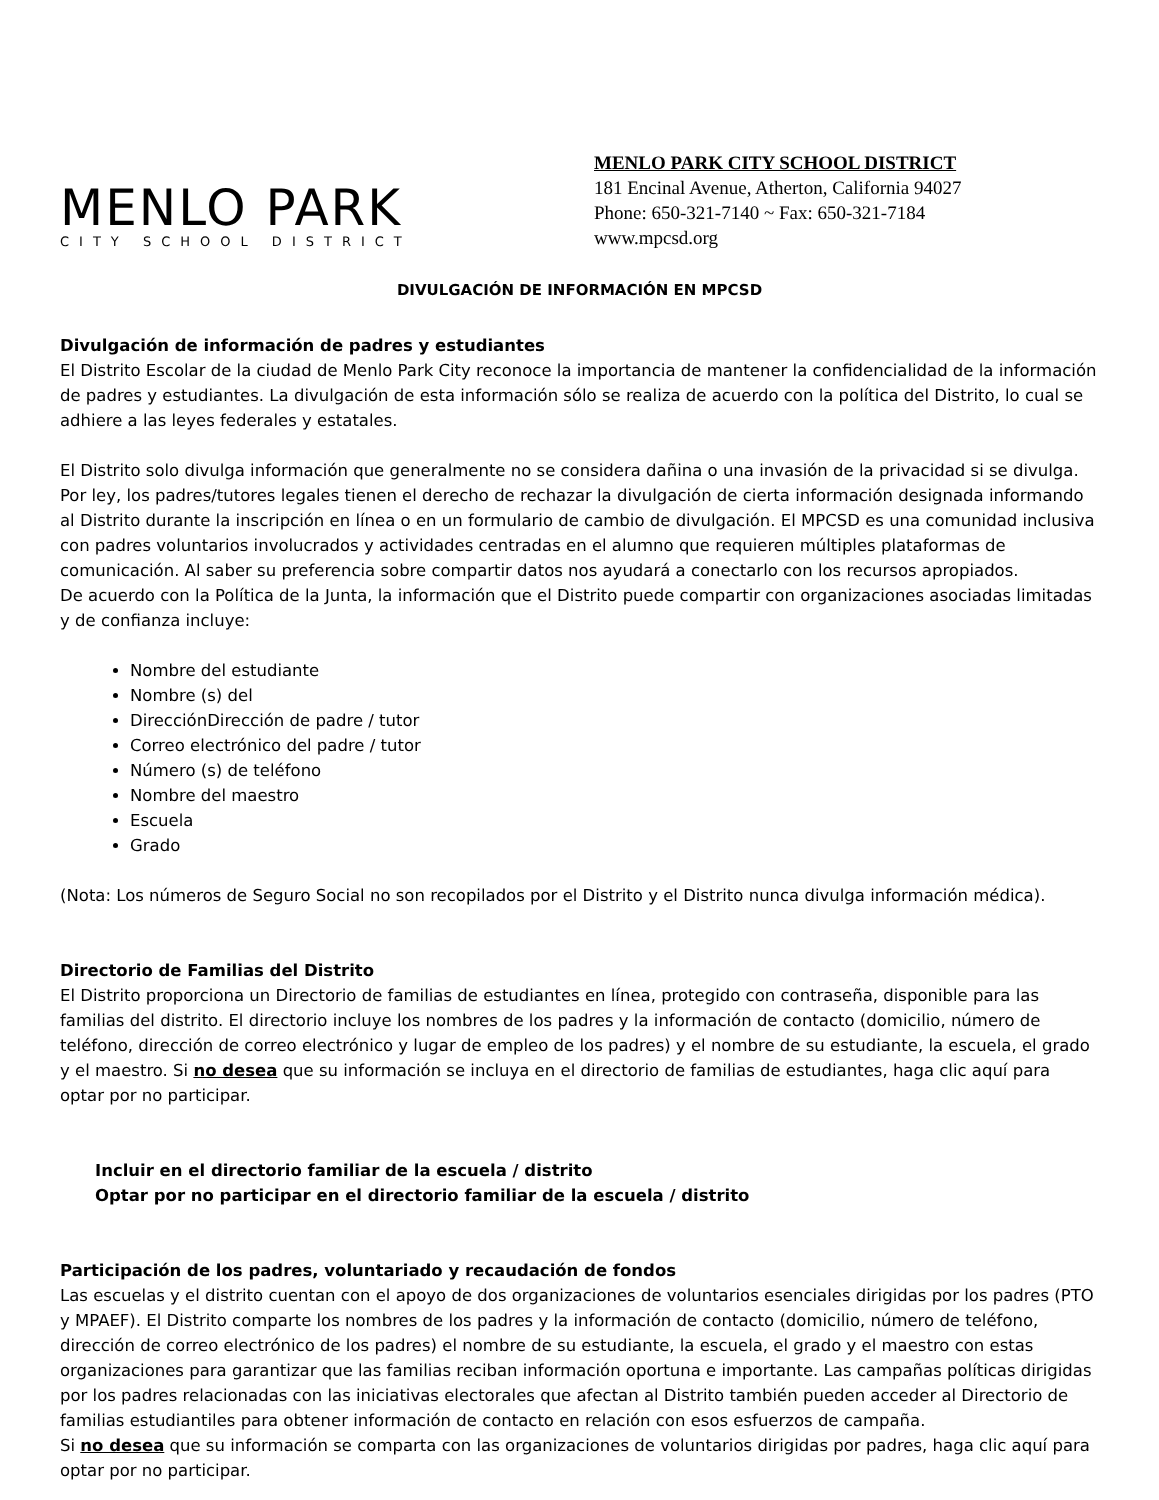MENLO PARK
CITY SCHOOL DISTRICT
MENLO PARK CITY SCHOOL DISTRICT
181 Encinal Avenue, Atherton, California 94027
Phone: 650-321-7140 ~ Fax: 650-321-7184
www.mpcsd.org
DIVULGACIÓN DE INFORMACIÓN EN MPCSD
Divulgación de información de padres y estudiantes
El Distrito Escolar de la ciudad de Menlo Park City reconoce la importancia de mantener la confidencialidad de la información de padres y estudiantes. La divulgación de esta información sólo se realiza de acuerdo con la política del Distrito, lo cual se adhiere a las leyes federales y estatales.
El Distrito solo divulga información que generalmente no se considera dañina o una invasión de la privacidad si se divulga. Por ley, los padres/tutores legales tienen el derecho de rechazar la divulgación de cierta información designada informando al Distrito durante la inscripción en línea o en un formulario de cambio de divulgación. El MPCSD es una comunidad inclusiva con padres voluntarios involucrados y actividades centradas en el alumno que requieren múltiples plataformas de comunicación. Al saber su preferencia sobre compartir datos nos ayudará a conectarlo con los recursos apropiados.
De acuerdo con la Política de la Junta, la información que el Distrito puede compartir con organizaciones asociadas limitadas y de confianza incluye:
Nombre del estudiante
Nombre (s) del
DirecciónDirección de padre / tutor
Correo electrónico del padre / tutor
Número (s) de teléfono
Nombre del maestro
Escuela
Grado
(Nota: Los números de Seguro Social no son recopilados por el Distrito y el Distrito nunca divulga información médica).
Directorio de Familias del Distrito
El Distrito proporciona un Directorio de familias de estudiantes en línea, protegido con contraseña, disponible para las familias del distrito. El directorio incluye los nombres de los padres y la información de contacto (domicilio, número de teléfono, dirección de correo electrónico y lugar de empleo de los padres) y el nombre de su estudiante, la escuela, el grado y el maestro. Si no desea que su información se incluya en el directorio de familias de estudiantes, haga clic aquí para optar por no participar.
Incluir en el directorio familiar de la escuela / distrito
Optar por no participar en el directorio familiar de la escuela / distrito
Participación de los padres, voluntariado y recaudación de fondos
Las escuelas y el distrito cuentan con el apoyo de dos organizaciones de voluntarios esenciales dirigidas por los padres (PTO y MPAEF). El Distrito comparte los nombres de los padres y la información de contacto (domicilio, número de teléfono, dirección de correo electrónico de los padres) el nombre de su estudiante, la escuela, el grado y el maestro con estas organizaciones para garantizar que las familias reciban información oportuna e importante. Las campañas políticas dirigidas por los padres relacionadas con las iniciativas electorales que afectan al Distrito también pueden acceder al Directorio de familias estudiantiles para obtener información de contacto en relación con esos esfuerzos de campaña.
Si no desea que su información se comparta con las organizaciones de voluntarios dirigidas por padres, haga clic aquí para optar por no participar.